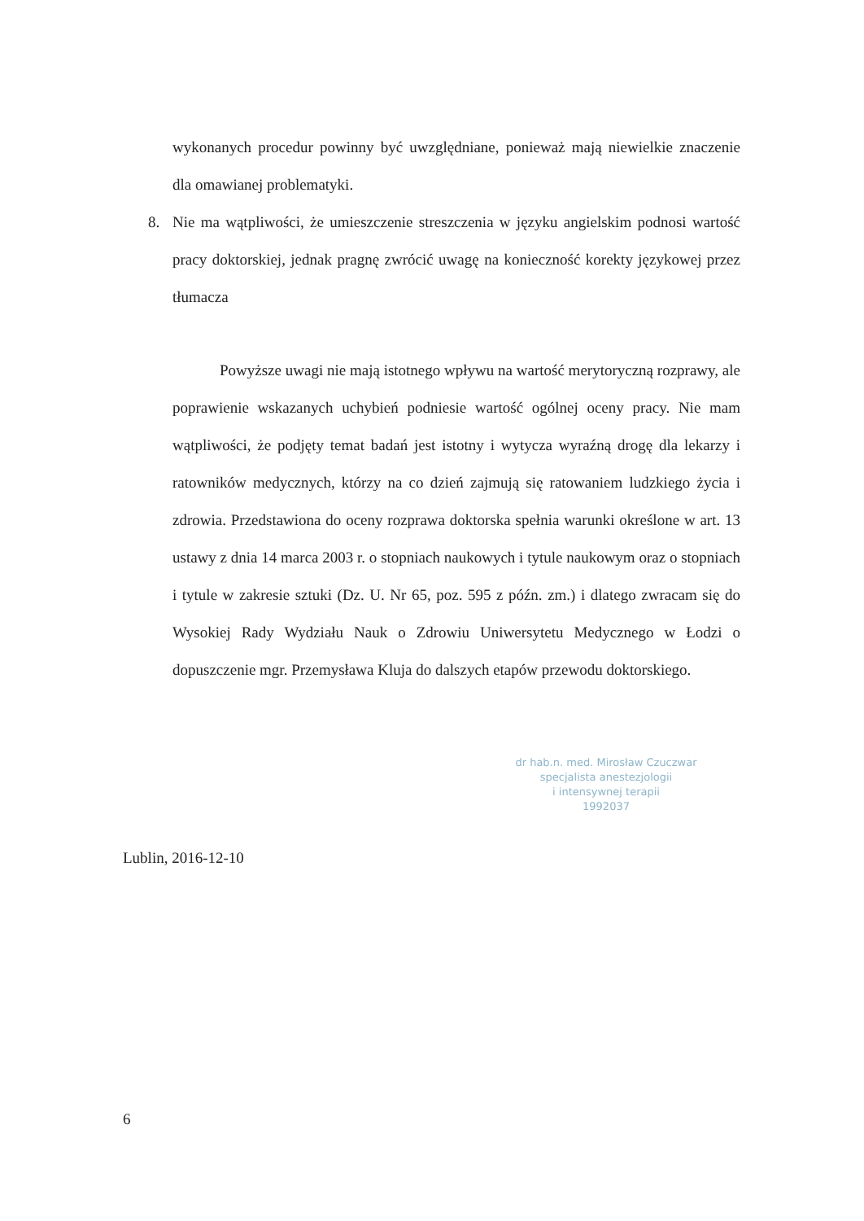wykonanych procedur powinny być uwzględniane, ponieważ mają niewielkie znaczenie dla omawianej problematyki.
8. Nie ma wątpliwości, że umieszczenie streszczenia w języku angielskim podnosi wartość pracy doktorskiej, jednak pragnę zwrócić uwagę na konieczność korekty językowej przez tłumacza
Powyższe uwagi nie mają istotnego wpływu na wartość merytoryczną rozprawy, ale poprawienie wskazanych uchybień podniesie wartość ogólnej oceny pracy. Nie mam wątpliwości, że podjęty temat badań jest istotny i wytycza wyraźną drogę dla lekarzy i ratowników medycznych, którzy na co dzień zajmują się ratowaniem ludzkiego życia i zdrowia. Przedstawiona do oceny rozprawa doktorska spełnia warunki określone w art. 13 ustawy z dnia 14 marca 2003 r. o stopniach naukowych i tytule naukowym oraz o stopniach i tytule w zakresie sztuki (Dz. U. Nr 65, poz. 595 z późn. zm.) i dlatego zwracam się do Wysokiej Rady Wydziału Nauk o Zdrowiu Uniwersytetu Medycznego w Łodzi o dopuszczenie mgr. Przemysława Kluja do dalszych etapów przewodu doktorskiego.
dr hab.n. med. Mirosław Czuczwar
specjalista anestezjologii
i intensywnej terapii
1992037
Lublin, 2016-12-10
6